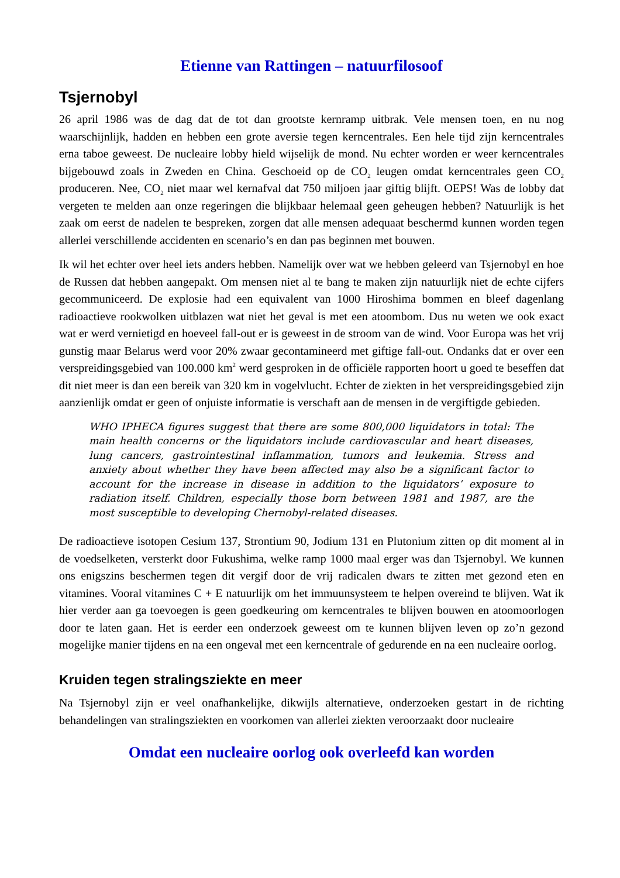Etienne van Rattingen – natuurfilosoof
Tsjernobyl
26 april 1986 was de dag dat de tot dan grootste kernramp uitbrak. Vele mensen toen, en nu nog waarschijnlijk, hadden en hebben een grote aversie tegen kerncentrales. Een hele tijd zijn kerncentrales erna taboe geweest. De nucleaire lobby hield wijselijk de mond. Nu echter worden er weer kerncentrales bijgebouwd zoals in Zweden en China. Geschoeid op de CO<sub>2</sub> leugen omdat kerncentrales geen CO<sub>2</sub> produceren. Nee, CO<sub>2</sub> niet maar wel kernafval dat 750 miljoen jaar giftig blijft. OEPS! Was de lobby dat vergeten te melden aan onze regeringen die blijkbaar helemaal geen geheugen hebben? Natuurlijk is het zaak om eerst de nadelen te bespreken, zorgen dat alle mensen adequaat beschermd kunnen worden tegen allerlei verschillende accidenten en scenario’s en dan pas beginnen met bouwen.
Ik wil het echter over heel iets anders hebben. Namelijk over wat we hebben geleerd van Tsjernobyl en hoe de Russen dat hebben aangepakt. Om mensen niet al te bang te maken zijn natuurlijk niet de echte cijfers gecommuniceerd. De explosie had een equivalent van 1000 Hiroshima bommen en bleef dagenlang radioactieve rookwolken uitblazen wat niet het geval is met een atoombom. Dus nu weten we ook exact wat er werd vernietigd en hoeveel fall-out er is geweest in de stroom van de wind. Voor Europa was het vrij gunstig maar Belarus werd voor 20% zwaar gecontamineerd met giftige fall-out. Ondanks dat er over een verspreidingsgebied van 100.000 km<sup>2</sup> werd gesproken in de officiële rapporten hoort u goed te beseffen dat dit niet meer is dan een bereik van 320 km in vogelvlucht. Echter de ziekten in het verspreidingsgebied zijn aanzienlijk omdat er geen of onjuiste informatie is verschaft aan de mensen in de vergiftigde gebieden.
WHO IPHECA figures suggest that there are some 800,000 liquidators in total: The main health concerns or the liquidators include cardiovascular and heart diseases, lung cancers, gastrointestinal inflammation, tumors and leukemia. Stress and anxiety about whether they have been affected may also be a significant factor to account for the increase in disease in addition to the liquidators’ exposure to radiation itself. Children, especially those born between 1981 and 1987, are the most susceptible to developing Chernobyl-related diseases.
De radioactieve isotopen Cesium 137, Strontium 90, Jodium 131 en Plutonium zitten op dit moment al in de voedselketen, versterkt door Fukushima, welke ramp 1000 maal erger was dan Tsjernobyl. We kunnen ons enigszins beschermen tegen dit vergif door de vrij radicalen dwars te zitten met gezond eten en vitamines. Vooral vitamines C + E natuurlijk om het immuunsysteem te helpen overeind te blijven. Wat ik hier verder aan ga toevoegen is geen goedkeuring om kerncentrales te blijven bouwen en atoomoorlogen door te laten gaan. Het is eerder een onderzoek geweest om te kunnen blijven leven op zo’n gezond mogelijke manier tijdens en na een ongeval met een kerncentrale of gedurende en na een nucleaire oorlog.
Kruiden tegen stralingsziekte en meer
Na Tsjernobyl zijn er veel onafhankelijke, dikwijls alternatieve, onderzoeken gestart in de richting behandelingen van stralingsziekten en voorkomen van allerlei ziekten veroorzaakt door nucleaire
Omdat een nucleaire oorlog ook overleefd kan worden